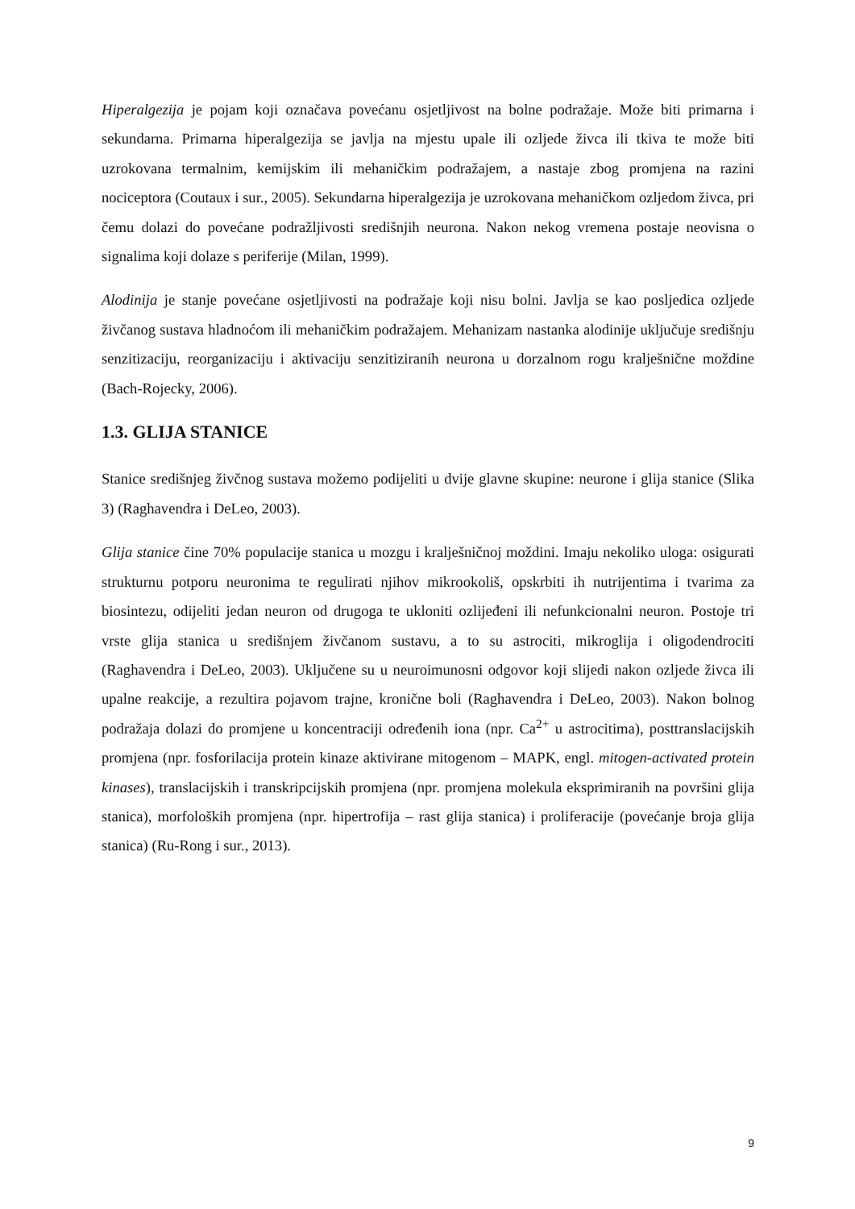Hiperalgezija je pojam koji označava povećanu osjetljivost na bolne podražaje. Može biti primarna i sekundarna. Primarna hiperalgezija se javlja na mjestu upale ili ozljede živca ili tkiva te može biti uzrokovana termalnim, kemijskim ili mehaničkim podražajem, a nastaje zbog promjena na razini nociceptora (Coutaux i sur., 2005). Sekundarna hiperalgezija je uzrokovana mehaničkom ozljedom živca, pri čemu dolazi do povećane podražljivosti središnjih neurona. Nakon nekog vremena postaje neovisna o signalima koji dolaze s periferije (Milan, 1999).
Alodinija je stanje povećane osjetljivosti na podražaje koji nisu bolni. Javlja se kao posljedica ozljede živčanog sustava hladnoćom ili mehaničkim podražajem. Mehanizam nastanka alodinije uključuje središnju senzitizaciju, reorganizaciju i aktivaciju senzitiziranih neurona u dorzalnom rogu kralješnične moždine (Bach-Rojecky, 2006).
1.3. GLIJA STANICE
Stanice središnjeg živčnog sustava možemo podijeliti u dvije glavne skupine: neurone i glija stanice (Slika 3) (Raghavendra i DeLeo, 2003).
Glija stanice čine 70% populacije stanica u mozgu i kralješničnoj moždini. Imaju nekoliko uloga: osigurati strukturnu potporu neuronima te regulirati njihov mikrookoliš, opskrbiti ih nutrijentima i tvarima za biosintezu, odijeliti jedan neuron od drugoga te ukloniti ozlijeđeni ili nefunkcionalni neuron. Postoje tri vrste glija stanica u središnjem živčanom sustavu, a to su astrociti, mikroglija i oligodendrociti (Raghavendra i DeLeo, 2003). Uključene su u neuroimunosni odgovor koji slijedi nakon ozljede živca ili upalne reakcije, a rezultira pojavom trajne, kronične boli (Raghavendra i DeLeo, 2003). Nakon bolnog podražaja dolazi do promjene u koncentraciji određenih iona (npr. Ca<sup>2+</sup> u astrocitima), posttranslacijskih promjena (npr. fosforilacija protein kinaze aktivirane mitogenom – MAPK, engl. mitogen-activated protein kinases), translacijskih i transkripcijskih promjena (npr. promjena molekula eksprimiranih na površini glija stanica), morfoloških promjena (npr. hipertrofija – rast glija stanica) i proliferacije (povećanje broja glija stanica) (Ru-Rong i sur., 2013).
9